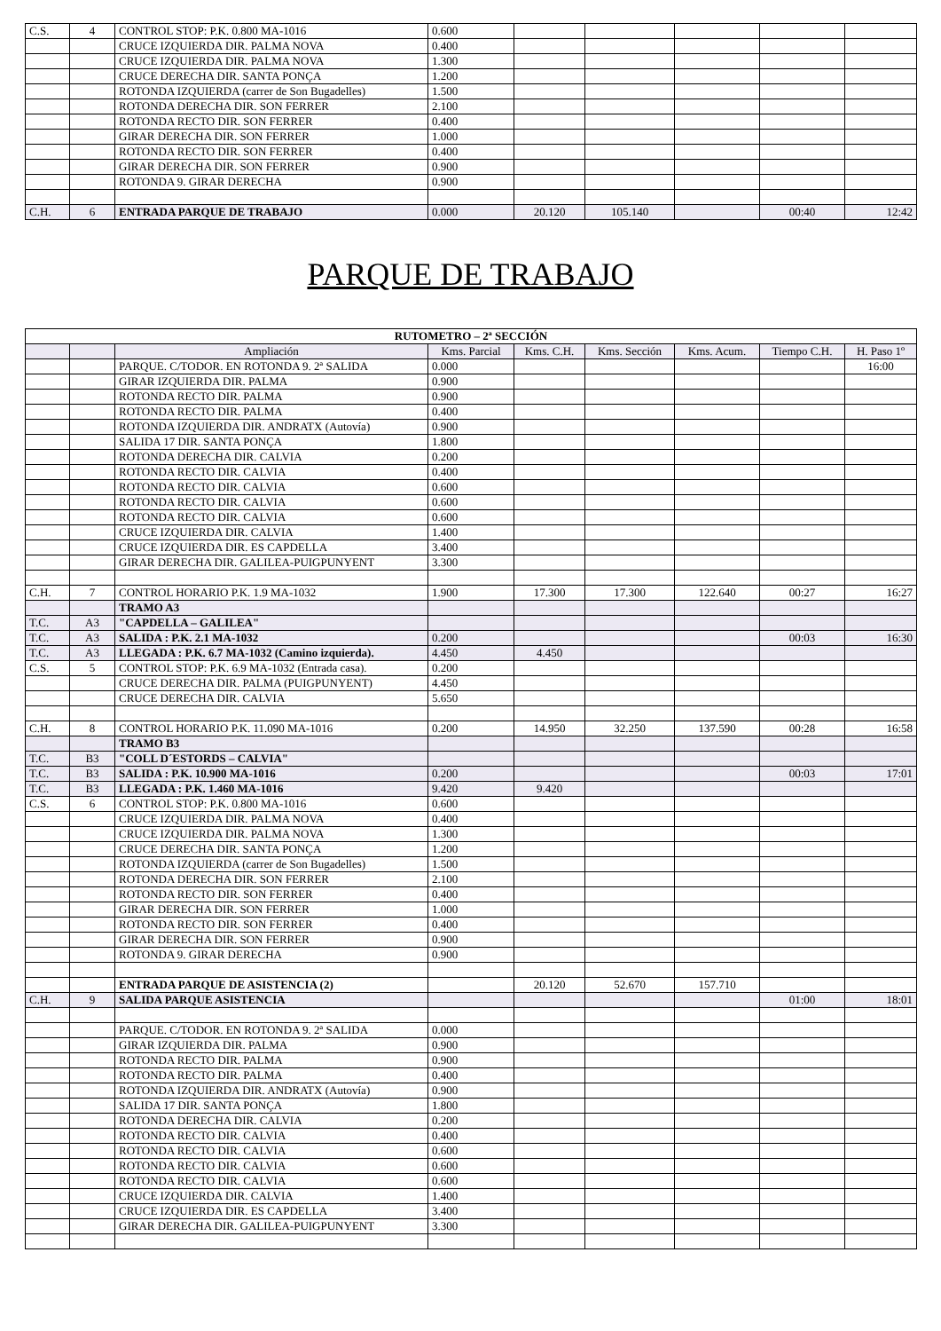| C.S. | 4 | CONTROL STOP: P.K. 0.800 MA-1016 | 0.600 | | | | | |
| | | CRUCE IZQUIERDA DIR. PALMA NOVA | 0.400 | | | | | |
| | | CRUCE IZQUIERDA DIR. PALMA NOVA | 1.300 | | | | | |
| | | CRUCE DERECHA DIR. SANTA PONÇA | 1.200 | | | | | |
| | | ROTONDA IZQUIERDA (carrer de Son Bugadelles) | 1.500 | | | | | |
| | | ROTONDA DERECHA DIR. SON FERRER | 2.100 | | | | | |
| | | ROTONDA RECTO DIR. SON FERRER | 0.400 | | | | | |
| | | GIRAR DERECHA DIR. SON FERRER | 1.000 | | | | | |
| | | ROTONDA RECTO DIR. SON FERRER | 0.400 | | | | | |
| | | GIRAR DERECHA DIR. SON FERRER | 0.900 | | | | | |
| | | ROTONDA 9. GIRAR DERECHA | 0.900 | | | | | |
| C.H. | 6 | ENTRADA PARQUE DE TRABAJO | 0.000 | 20.120 | 105.140 | | 00:40 | 12:42 |
PARQUE DE TRABAJO
| RUTOMETRO – 2ª SECCIÓN | | | | | | | | |
| --- | --- | --- | --- | --- | --- | --- | --- | --- |
| | | Ampliación | Kms. Parcial | Kms. C.H. | Kms. Sección | Kms. Acum. | Tiempo C.H. | H. Paso 1º |
| | | PARQUE. C/TODOR. EN ROTONDA 9. 2ª SALIDA | 0.000 | | | | | 16:00 |
| | | GIRAR IZQUIERDA DIR. PALMA | 0.900 | | | | | |
| | | ROTONDA RECTO DIR. PALMA | 0.900 | | | | | |
| | | ROTONDA RECTO DIR. PALMA | 0.400 | | | | | |
| | | ROTONDA IZQUIERDA DIR. ANDRATX (Autovía) | 0.900 | | | | | |
| | | SALIDA 17 DIR. SANTA PONÇA | 1.800 | | | | | |
| | | ROTONDA DERECHA DIR. CALVIA | 0.200 | | | | | |
| | | ROTONDA RECTO DIR. CALVIA | 0.400 | | | | | |
| | | ROTONDA RECTO DIR. CALVIA | 0.600 | | | | | |
| | | ROTONDA RECTO DIR. CALVIA | 0.600 | | | | | |
| | | ROTONDA RECTO DIR. CALVIA | 0.600 | | | | | |
| | | CRUCE IZQUIERDA DIR. CALVIA | 1.400 | | | | | |
| | | CRUCE IZQUIERDA DIR. ES CAPDELLA | 3.400 | | | | | |
| | | GIRAR DERECHA DIR. GALILEA-PUIGPUNYENT | 3.300 | | | | | |
| C.H. | 7 | CONTROL HORARIO P.K. 1.9 MA-1032 | 1.900 | 17.300 | 17.300 | 122.640 | 00:27 | 16:27 |
| | | TRAMO A3 | | | | | | |
| T.C. | A3 | "CAPDELLA – GALILEA" | | | | | | |
| T.C. | A3 | SALIDA : P.K. 2.1 MA-1032 | 0.200 | | | | 00:03 | 16:30 |
| T.C. | A3 | LLEGADA : P.K. 6.7 MA-1032 (Camino izquierda). | 4.450 | 4.450 | | | | |
| C.S. | 5 | CONTROL STOP: P.K. 6.9 MA-1032 (Entrada casa). | 0.200 | | | | | |
| | | CRUCE DERECHA DIR. PALMA (PUIGPUNYENT) | 4.450 | | | | | |
| | | CRUCE DERECHA DIR. CALVIA | 5.650 | | | | | |
| C.H. | 8 | CONTROL HORARIO P.K. 11.090 MA-1016 | 0.200 | 14.950 | 32.250 | 137.590 | 00:28 | 16:58 |
| | | TRAMO B3 | | | | | | |
| T.C. | B3 | "COLL D´ESTORDS – CALVIA" | | | | | | |
| T.C. | B3 | SALIDA : P.K. 10.900 MA-1016 | 0.200 | | | | 00:03 | 17:01 |
| T.C. | B3 | LLEGADA : P.K. 1.460 MA-1016 | 9.420 | 9.420 | | | | |
| C.S. | 6 | CONTROL STOP: P.K. 0.800 MA-1016 | 0.600 | | | | | |
| | | CRUCE IZQUIERDA DIR. PALMA NOVA | 0.400 | | | | | |
| | | CRUCE IZQUIERDA DIR. PALMA NOVA | 1.300 | | | | | |
| | | CRUCE DERECHA DIR. SANTA PONÇA | 1.200 | | | | | |
| | | ROTONDA IZQUIERDA (carrer de Son Bugadelles) | 1.500 | | | | | |
| | | ROTONDA DERECHA DIR. SON FERRER | 2.100 | | | | | |
| | | ROTONDA RECTO DIR. SON FERRER | 0.400 | | | | | |
| | | GIRAR DERECHA DIR. SON FERRER | 1.000 | | | | | |
| | | ROTONDA RECTO DIR. SON FERRER | 0.400 | | | | | |
| | | GIRAR DERECHA DIR. SON FERRER | 0.900 | | | | | |
| | | ROTONDA 9. GIRAR DERECHA | 0.900 | | | | | |
| | | ENTRADA PARQUE DE ASISTENCIA (2) | | 20.120 | 52.670 | 157.710 | | |
| C.H. | 9 | SALIDA PARQUE ASISTENCIA | | | | | 01:00 | 18:01 |
| | | PARQUE. C/TODOR. EN ROTONDA 9. 2ª SALIDA | 0.000 | | | | | |
| | | GIRAR IZQUIERDA DIR. PALMA | 0.900 | | | | | |
| | | ROTONDA RECTO DIR. PALMA | 0.900 | | | | | |
| | | ROTONDA RECTO DIR. PALMA | 0.400 | | | | | |
| | | ROTONDA IZQUIERDA DIR. ANDRATX (Autovía) | 0.900 | | | | | |
| | | SALIDA 17 DIR. SANTA PONÇA | 1.800 | | | | | |
| | | ROTONDA DERECHA DIR. CALVIA | 0.200 | | | | | |
| | | ROTONDA RECTO DIR. CALVIA | 0.400 | | | | | |
| | | ROTONDA RECTO DIR. CALVIA | 0.600 | | | | | |
| | | ROTONDA RECTO DIR. CALVIA | 0.600 | | | | | |
| | | ROTONDA RECTO DIR. CALVIA | 0.600 | | | | | |
| | | CRUCE IZQUIERDA DIR. CALVIA | 1.400 | | | | | |
| | | CRUCE IZQUIERDA DIR. ES CAPDELLA | 3.400 | | | | | |
| | | GIRAR DERECHA DIR. GALILEA-PUIGPUNYENT | 3.300 | | | | | |